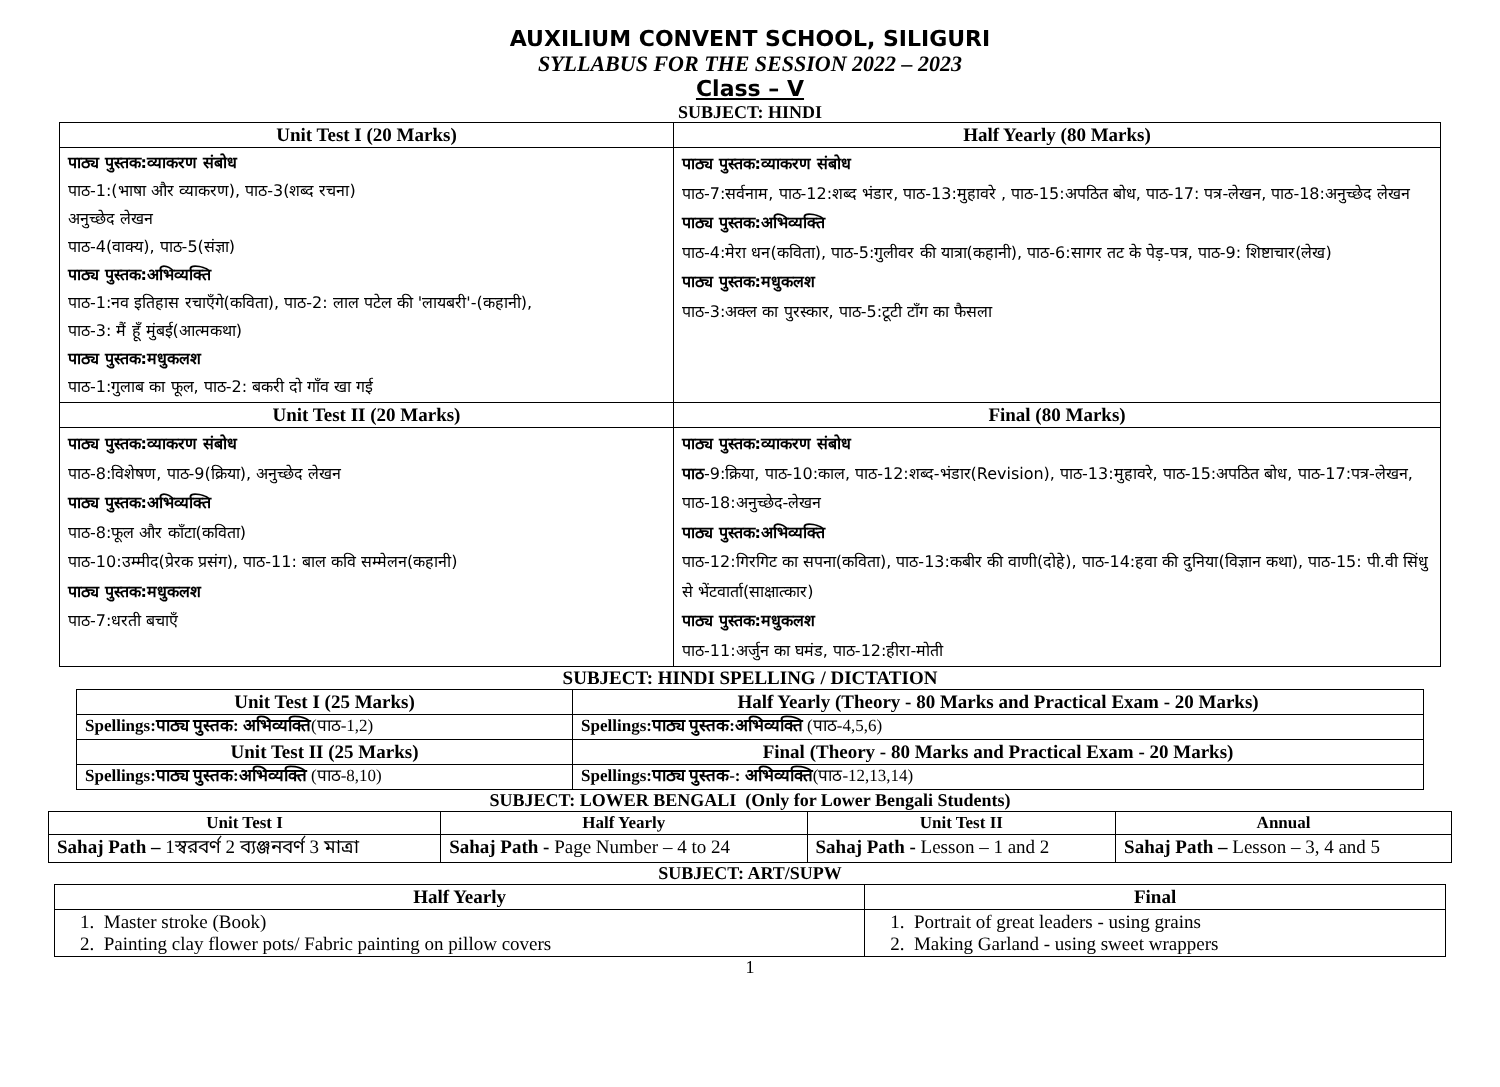AUXILIUM CONVENT SCHOOL, SILIGURI
SYLLABUS FOR THE SESSION 2022 – 2023
Class – V
SUBJECT: HINDI
| Unit Test I (20 Marks) | Half Yearly (80 Marks) |
| --- | --- |
| पाठ्य पुस्तक:व्याकरण संबोध पाठ-1:(भाषा और व्याकरण), पाठ-3(शब्द रचना) अनुच्छेद लेखन पाठ-4(वाक्य), पाठ-5(संज्ञा) पाठ्य पुस्तक:अभिव्यक्ति पाठ-1:नव इतिहास रचाएँगे(कविता), पाठ-2: लाल पटेल की 'लायबरी'-(कहानी), पाठ-3: मैं हूँ मुंबई(आत्मकथा) पाठ्य पुस्तक:मधुकलश पाठ-1:गुलाब का फूल, पाठ-2: बकरी दो गाँव खा गई | पाठ्य पुस्तक:व्याकरण संबोध पाठ-7:सर्वनाम, पाठ-12:शब्द भंडार, पाठ-13:मुहावरे , पाठ-15:अपठित बोध, पाठ-17: पत्र-लेखन, पाठ-18:अनुच्छेद लेखन पाठ्य पुस्तक:अभिव्यक्ति पाठ-4:मेरा धन(कविता), पाठ-5:गुलीवर की यात्रा(कहानी), पाठ-6:सागर तट के पेड़-पत्र, पाठ-9: शिष्टाचार(लेख) पाठ्य पुस्तक:मधुकलश पाठ-3:अक्ल का पुरस्कार, पाठ-5:टूटी टाँग का फैसला |
| Unit Test II (20 Marks) | Final (80 Marks) |
| पाठ्य पुस्तक:व्याकरण संबोध पाठ-8:विशेषण, पाठ-9(क्रिया), अनुच्छेद लेखन पाठ्य पुस्तक:अभिव्यक्ति पाठ-8:फूल और काँटा(कविता) पाठ-10:उम्मीद(प्रेरक प्रसंग), पाठ-11: बाल कवि सम्मेलन(कहानी) पाठ्य पुस्तक:मधुकलश पाठ-7:धरती बचाएँ | पाठ्य पुस्तक:व्याकरण संबोध पाठ -9:क्रिया, पाठ-10:काल, पाठ-12:शब्द-भंडार(Revision), पाठ-13:मुहावरे, पाठ-15:अपठित बोध, पाठ-17:पत्र-लेखन, पाठ-18:अनुच्छेद-लेखन पाठ्य पुस्तक:अभिव्यक्ति पाठ-12:गिरगिट का सपना(कविता), पाठ-13:कबीर की वाणी(दोहे), पाठ-14:हवा की दुनिया(विज्ञान कथा), पाठ-15: पी.वी सिंधु से भेंटवार्ता(साक्षात्कार) पाठ्य पुस्तक:मधुकलश पाठ-11:अर्जुन का घमंड, पाठ-12:हीरा-मोती |
SUBJECT: HINDI SPELLING / DICTATION
| Unit Test I (25 Marks) | Half Yearly (Theory - 80 Marks and Practical Exam - 20 Marks) |
| --- | --- |
| Spellings:पाठ्य पुस्तक: अभिव्यक्ति (पाठ-1,2) | Spellings:पाठ्य पुस्तक:अभिव्यक्ति (पाठ-4,5,6) |
| Unit Test II (25 Marks) | Final (Theory - 80 Marks and Practical Exam - 20 Marks) |
| Spellings:पाठ्य पुस्तक:अभिव्यक्ति (पाठ-8,10) | Spellings:पाठ्य पुस्तक-: अभिव्यक्ति (पाठ-12,13,14) |
SUBJECT: LOWER BENGALI (Only for Lower Bengali Students)
| Unit Test I | Half Yearly | Unit Test II | Annual |
| --- | --- | --- | --- |
| Sahaj Path – 1স্বরবর্ণ 2 ব্যঞ্জনবর্ণ 3 মাত্রা | Sahaj Path - Page Number – 4 to 24 | Sahaj Path - Lesson – 1 and 2 | Sahaj Path – Lesson – 3, 4 and 5 |
SUBJECT: ART/SUPW
| Half Yearly | Final |
| --- | --- |
| 1. Master stroke (Book) 2. Painting clay flower pots/ Fabric painting on pillow covers | 1. Portrait of great leaders - using grains 2. Making Garland - using sweet wrappers |
1